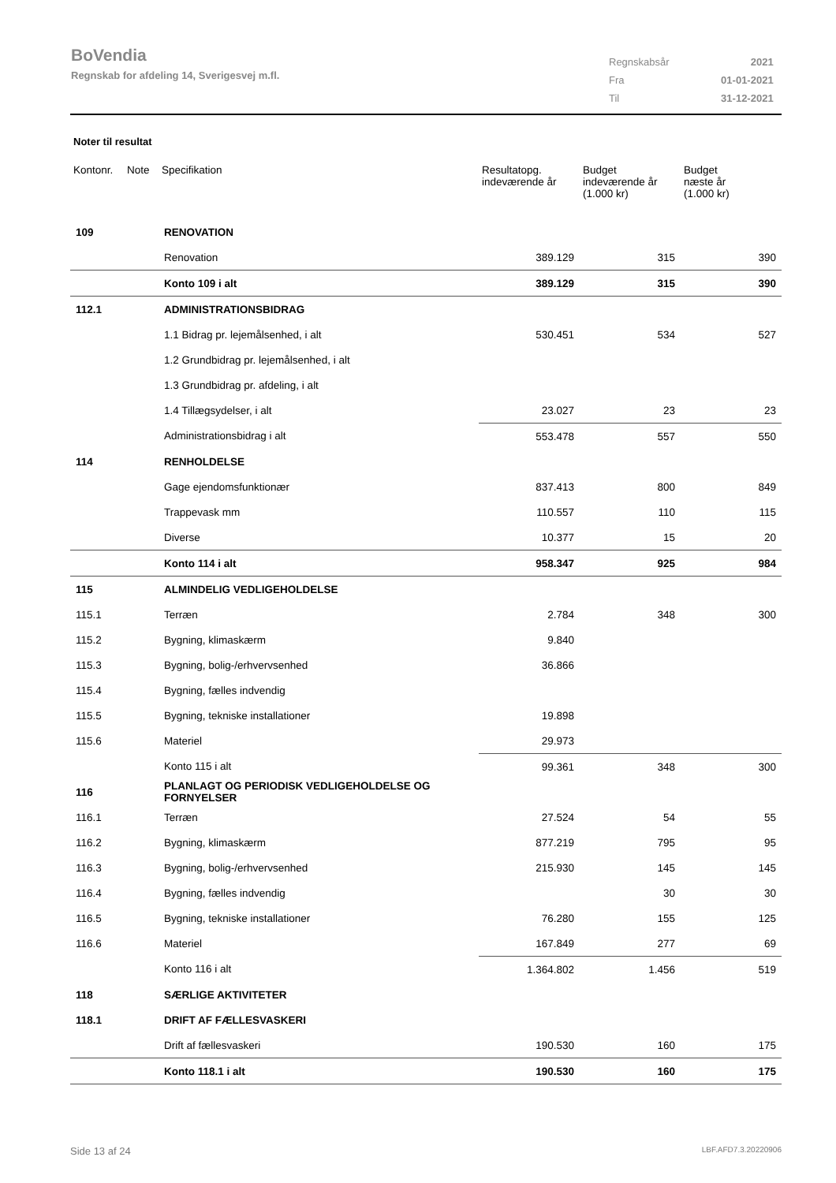BoVendia
Regnskab for afdeling 14, Sverigesvej m.fl.
| Regnskabsår | 2021 |
| Fra | 01-01-2021 |
| Til | 31-12-2021 |
Noter til resultat
| Kontonr. | Note | Specifikation | Resultatopg. indeværende år | Budget indeværende år (1.000 kr) | Budget næste år (1.000 kr) |
| --- | --- | --- | --- | --- | --- |
| 109 | | RENOVATION | | | |
| | | Renovation | 389.129 | 315 | 390 |
| | | Konto 109 i alt | 389.129 | 315 | 390 |
| 112.1 | | ADMINISTRATIONSBIDRAG | | | |
| | | 1.1 Bidrag pr. lejemålsenhed, i alt | 530.451 | 534 | 527 |
| | | 1.2 Grundbidrag pr. lejemålsenhed, i alt | | | |
| | | 1.3 Grundbidrag pr. afdeling, i alt | | | |
| | | 1.4 Tillægsydelser, i alt | 23.027 | 23 | 23 |
| | | Administrationsbidrag i alt | 553.478 | 557 | 550 |
| 114 | | RENHOLDELSE | | | |
| | | Gage ejendomsfunktionær | 837.413 | 800 | 849 |
| | | Trappevask mm | 110.557 | 110 | 115 |
| | | Diverse | 10.377 | 15 | 20 |
| | | Konto 114 i alt | 958.347 | 925 | 984 |
| 115 | | ALMINDELIG VEDLIGEHOLDELSE | | | |
| 115.1 | | Terræn | 2.784 | 348 | 300 |
| 115.2 | | Bygning, klimaskærm | 9.840 | | |
| 115.3 | | Bygning, bolig-/erhvervsenhed | 36.866 | | |
| 115.4 | | Bygning, fælles indvendig | | | |
| 115.5 | | Bygning, tekniske installationer | 19.898 | | |
| 115.6 | | Materiel | 29.973 | | |
| | | Konto 115 i alt | 99.361 | 348 | 300 |
| 116 | | PLANLAGT OG PERIODISK VEDLIGEHOLDELSE OG FORNYELSER | | | |
| 116.1 | | Terræn | 27.524 | 54 | 55 |
| 116.2 | | Bygning, klimaskærm | 877.219 | 795 | 95 |
| 116.3 | | Bygning, bolig-/erhvervsenhed | 215.930 | 145 | 145 |
| 116.4 | | Bygning, fælles indvendig | | 30 | 30 |
| 116.5 | | Bygning, tekniske installationer | 76.280 | 155 | 125 |
| 116.6 | | Materiel | 167.849 | 277 | 69 |
| | | Konto 116 i alt | 1.364.802 | 1.456 | 519 |
| 118 | | SÆRLIGE AKTIVITETER | | | |
| 118.1 | | DRIFT AF FÆLLESVASKERI | | | |
| | | Drift af fællesvaskeri | 190.530 | 160 | 175 |
| | | Konto 118.1 i alt | 190.530 | 160 | 175 |
Side 13 af 24 LBF.AFD7.3.20220906